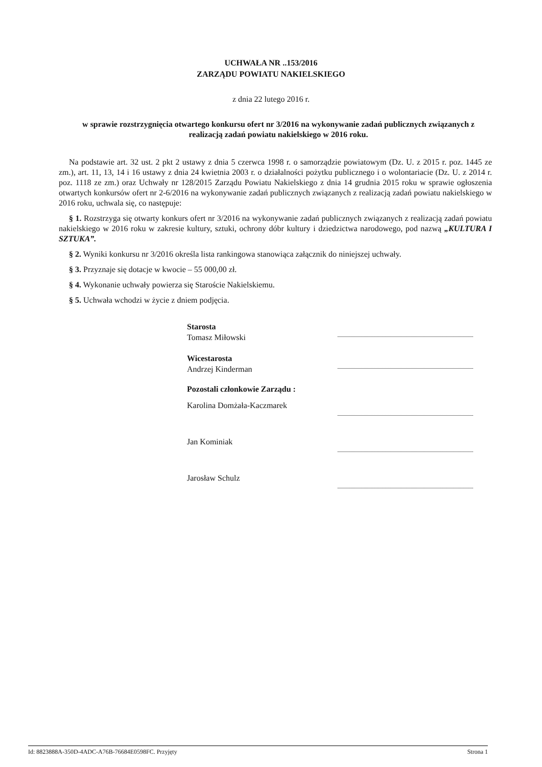UCHWAŁA NR ..153/2016
ZARZĄDU POWIATU NAKIELSKIEGO
z dnia 22 lutego 2016 r.
w sprawie rozstrzygnięcia otwartego konkursu ofert nr 3/2016 na wykonywanie zadań publicznych związanych z realizacją zadań powiatu nakielskiego w 2016 roku.
Na podstawie art. 32 ust. 2 pkt 2 ustawy z dnia 5 czerwca 1998 r. o samorządzie powiatowym (Dz. U. z 2015 r. poz. 1445 ze zm.), art. 11, 13, 14 i 16 ustawy z dnia 24 kwietnia 2003 r. o działalności pożytku publicznego i o wolontariacie (Dz. U. z 2014 r. poz. 1118 ze zm.) oraz Uchwały nr 128/2015 Zarządu Powiatu Nakielskiego z dnia 14 grudnia 2015 roku w sprawie ogłoszenia otwartych konkursów ofert nr 2-6/2016 na wykonywanie zadań publicznych związanych z realizacją zadań powiatu nakielskiego w 2016 roku, uchwala się, co następuje:
§ 1. Rozstrzyga się otwarty konkurs ofert nr 3/2016 na wykonywanie zadań publicznych związanych z realizacją zadań powiatu nakielskiego w 2016 roku w zakresie kultury, sztuki, ochrony dóbr kultury i dziedzictwa narodowego, pod nazwą „KULTURA I SZTUKA”.
§ 2. Wyniki konkursu nr 3/2016 określa lista rankingowa stanowiąca załącznik do niniejszej uchwały.
§ 3. Przyznaje się dotacje w kwocie – 55 000,00 zł.
§ 4. Wykonanie uchwały powierza się Staroście Nakielskiemu.
§ 5. Uchwała wchodzi w życie z dniem podjęcia.
Starosta
Tomasz Miłowski
Wicestarosta
Andrzej Kinderman
Pozostali członkowie Zarządu :
Karolina Domżała-Kaczmarek
Jan Kominiak
Jarosław Schulz
Id: 8823888A-350D-4ADC-A76B-76684E0598FC. Przyjęty Strona 1